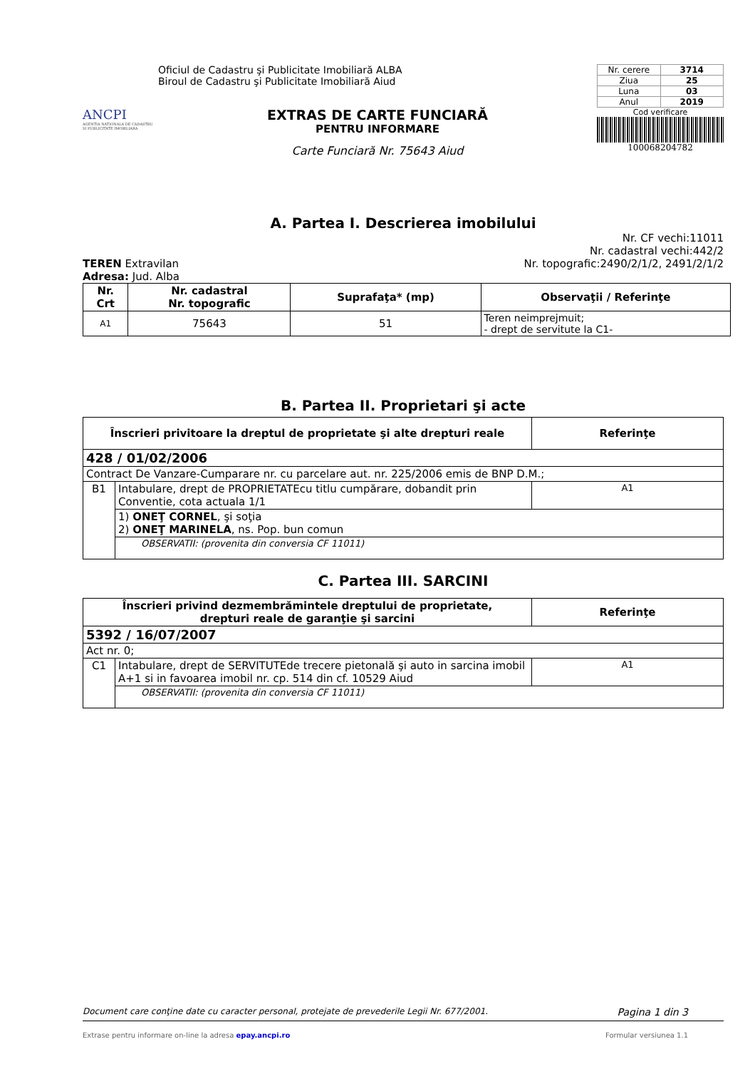ANCPI
AGENTIA NATIONALA DE CADASTRU SI PUBLICITATE IMOBILIARA
Oficiul de Cadastru şi Publicitate Imobiliară ALBA
Biroul de Cadastru şi Publicitate Imobiliară Aiud
EXTRAS DE CARTE FUNCIARĂ
PENTRU INFORMARE
Carte Funciară Nr. 75643 Aiud
| Nr. cerere | 3714 |
| Ziua | 25 |
| Luna | 03 |
| Anul | 2019 |
Cod verificare
100068204782
A. Partea I. Descrierea imobilului
Nr. CF vechi:11011
Nr. cadastral vechi:442/2
TEREN Extravilan Nr. topografic:2490/2/1/2, 2491/2/1/2
Adresa: Jud. Alba
| Nr. Crt | Nr. cadastral Nr. topografic | Suprafaţa* (mp) | Observaţii / Referinţe |
| --- | --- | --- | --- |
| A1 | 75643 | 51 | Teren neimprejmuit; - drept de servitute la C1- |
B. Partea II. Proprietari şi acte
| Înscrieri privitoare la dreptul de proprietate şi alte drepturi reale | | Referinţe |
| --- | --- | --- |
| 428 / 01/02/2006 | | |
| Contract De Vanzare-Cumparare nr. cu parcelare aut. nr. 225/2006 emis de BNP D.M.; | | |
| B1 | Intabulare, drept de PROPRIETATEcu titlu cumpărare, dobandit prin Conventie, cota actuala 1/1 | A1 |
| | 1) ONEŢ CORNEL , şi soţia 2) ONEŢ MARINELA , ns. Pop. bun comun | |
| | OBSERVATII: (provenita din conversia CF 11011) | |
C. Partea III. SARCINI
| Înscrieri privind dezmembrămintele dreptului de proprietate, drepturi reale de garanţie şi sarcini | | Referinţe |
| --- | --- | --- |
| 5392 / 16/07/2007 | | |
| Act nr. 0; | | |
| C1 | Intabulare, drept de SERVITUTEde trecere pietonală şi auto in sarcina imobil A+1 si in favoarea imobil nr. cp. 514 din cf. 10529 Aiud | A1 |
| | OBSERVATII: (provenita din conversia CF 11011) | |
Document care conţine date cu caracter personal, protejate de prevederile Legii Nr. 677/2001. Pagina 1 din 3
Extrase pentru informare on-line la adresa epay.ancpi.ro Formular versiunea 1.1